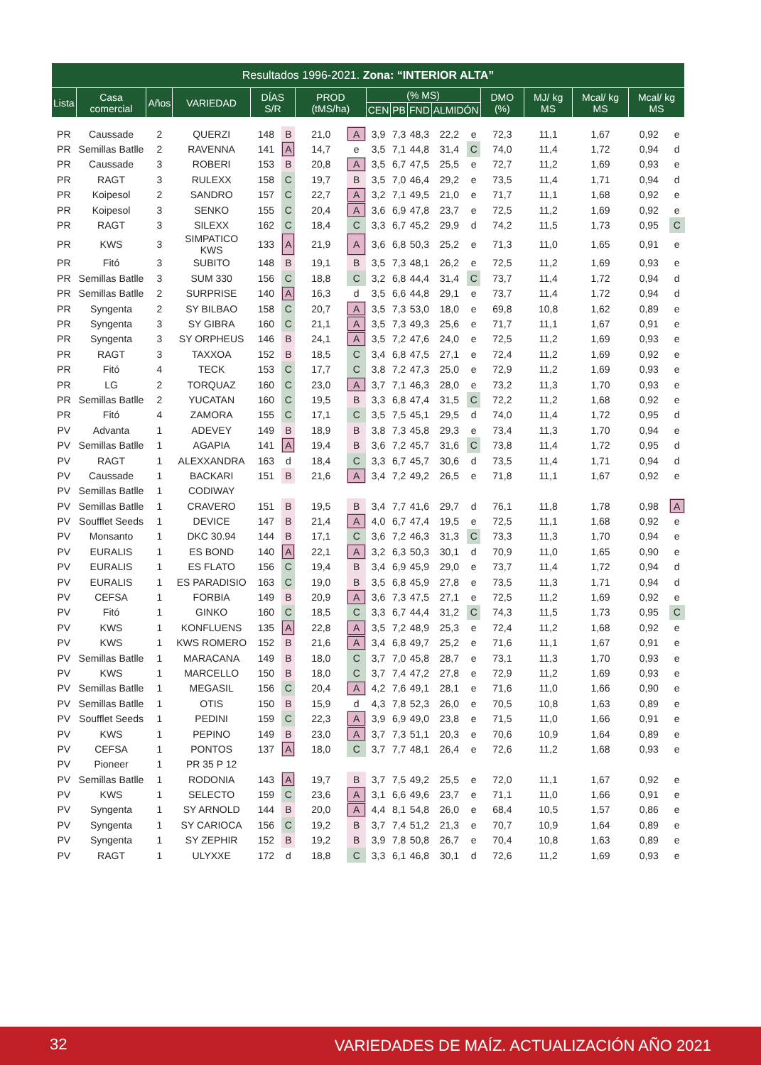| Resultados 1996-2021. Zona: “INTERIOR ALTA” | | | | | | | | | | | | | | | | | |
| --- | --- | --- | --- | --- | --- | --- | --- | --- | --- | --- | --- | --- | --- | --- | --- | --- | --- |
| Lista | Casa comercial | Años | VARIEDAD | DÍAS S/R | | PROD (tMS/ha) | | (% MS) | | | | | DMO (%) | MJ/ kg MS | Mcal/ kg MS | Mcal/ kg MS | |
| | | | | | | | | CEN | PB | FND | ALMIDÓN | | | | | | |
| PR | Caussade | 2 | QUERZI | 148 | B | 21,0 | A | 3,9 | 7,3 | 48,3 | 22,2 | e | 72,3 | 11,1 | 1,67 | 0,92 | e |
| PR | Semillas Batlle | 2 | RAVENNA | 141 | A | 14,7 | e | 3,5 | 7,1 | 44,8 | 31,4 | C | 74,0 | 11,4 | 1,72 | 0,94 | d |
| PR | Caussade | 3 | ROBERI | 153 | B | 20,8 | A | 3,5 | 6,7 | 47,5 | 25,5 | e | 72,7 | 11,2 | 1,69 | 0,93 | e |
| PR | RAGT | 3 | RULEXX | 158 | C | 19,7 | B | 3,5 | 7,0 | 46,4 | 29,2 | e | 73,5 | 11,4 | 1,71 | 0,94 | d |
| PR | Koipesol | 2 | SANDRO | 157 | C | 22,7 | A | 3,2 | 7,1 | 49,5 | 21,0 | e | 71,7 | 11,1 | 1,68 | 0,92 | e |
| PR | Koipesol | 3 | SENKO | 155 | C | 20,4 | A | 3,6 | 6,9 | 47,8 | 23,7 | e | 72,5 | 11,2 | 1,69 | 0,92 | e |
| PR | RAGT | 3 | SILEXX | 162 | C | 18,4 | C | 3,3 | 6,7 | 45,2 | 29,9 | d | 74,2 | 11,5 | 1,73 | 0,95 | C |
| PR | KWS | 3 | SIMPATICO KWS | 133 | A | 21,9 | A | 3,6 | 6,8 | 50,3 | 25,2 | e | 71,3 | 11,0 | 1,65 | 0,91 | e |
| PR | Fitó | 3 | SUBITO | 148 | B | 19,1 | B | 3,5 | 7,3 | 48,1 | 26,2 | e | 72,5 | 11,2 | 1,69 | 0,93 | e |
| PR | Semillas Batlle | 3 | SUM 330 | 156 | C | 18,8 | C | 3,2 | 6,8 | 44,4 | 31,4 | C | 73,7 | 11,4 | 1,72 | 0,94 | d |
| PR | Semillas Batlle | 2 | SURPRISE | 140 | A | 16,3 | d | 3,5 | 6,6 | 44,8 | 29,1 | e | 73,7 | 11,4 | 1,72 | 0,94 | d |
| PR | Syngenta | 2 | SY BILBAO | 158 | C | 20,7 | A | 3,5 | 7,3 | 53,0 | 18,0 | e | 69,8 | 10,8 | 1,62 | 0,89 | e |
| PR | Syngenta | 3 | SY GIBRA | 160 | C | 21,1 | A | 3,5 | 7,3 | 49,3 | 25,6 | e | 71,7 | 11,1 | 1,67 | 0,91 | e |
| PR | Syngenta | 3 | SY ORPHEUS | 146 | B | 24,1 | A | 3,5 | 7,2 | 47,6 | 24,0 | e | 72,5 | 11,2 | 1,69 | 0,93 | e |
| PR | RAGT | 3 | TAXXOA | 152 | B | 18,5 | C | 3,4 | 6,8 | 47,5 | 27,1 | e | 72,4 | 11,2 | 1,69 | 0,92 | e |
| PR | Fitó | 4 | TECK | 153 | C | 17,7 | C | 3,8 | 7,2 | 47,3 | 25,0 | e | 72,9 | 11,2 | 1,69 | 0,93 | e |
| PR | LG | 2 | TORQUAZ | 160 | C | 23,0 | A | 3,7 | 7,1 | 46,3 | 28,0 | e | 73,2 | 11,3 | 1,70 | 0,93 | e |
| PR | Semillas Batlle | 2 | YUCATAN | 160 | C | 19,5 | B | 3,3 | 6,8 | 47,4 | 31,5 | C | 72,2 | 11,2 | 1,68 | 0,92 | e |
| PR | Fitó | 4 | ZAMORA | 155 | C | 17,1 | C | 3,5 | 7,5 | 45,1 | 29,5 | d | 74,0 | 11,4 | 1,72 | 0,95 | d |
| PV | Advanta | 1 | ADEVEY | 149 | B | 18,9 | B | 3,8 | 7,3 | 45,8 | 29,3 | e | 73,4 | 11,3 | 1,70 | 0,94 | e |
| PV | Semillas Batlle | 1 | AGAPIA | 141 | A | 19,4 | B | 3,6 | 7,2 | 45,7 | 31,6 | C | 73,8 | 11,4 | 1,72 | 0,95 | d |
| PV | RAGT | 1 | ALEXXANDRA | 163 | d | 18,4 | C | 3,3 | 6,7 | 45,7 | 30,6 | d | 73,5 | 11,4 | 1,71 | 0,94 | d |
| PV | Caussade | 1 | BACKARI | 151 | B | 21,6 | A | 3,4 | 7,2 | 49,2 | 26,5 | e | 71,8 | 11,1 | 1,67 | 0,92 | e |
| PV | Semillas Batlle | 1 | CODIWAY | | | | | | | | | | | | | | |
| PV | Semillas Batlle | 1 | CRAVERO | 151 | B | 19,5 | B | 3,4 | 7,7 | 41,6 | 29,7 | d | 76,1 | 11,8 | 1,78 | 0,98 | A |
| PV | Soufflet Seeds | 1 | DEVICE | 147 | B | 21,4 | A | 4,0 | 6,7 | 47,4 | 19,5 | e | 72,5 | 11,1 | 1,68 | 0,92 | e |
| PV | Monsanto | 1 | DKC 30.94 | 144 | B | 17,1 | C | 3,6 | 7,2 | 46,3 | 31,3 | C | 73,3 | 11,3 | 1,70 | 0,94 | e |
| PV | EURALIS | 1 | ES BOND | 140 | A | 22,1 | A | 3,2 | 6,3 | 50,3 | 30,1 | d | 70,9 | 11,0 | 1,65 | 0,90 | e |
| PV | EURALIS | 1 | ES FLATO | 156 | C | 19,4 | B | 3,4 | 6,9 | 45,9 | 29,0 | e | 73,7 | 11,4 | 1,72 | 0,94 | d |
| PV | EURALIS | 1 | ES PARADISIO | 163 | C | 19,0 | B | 3,5 | 6,8 | 45,9 | 27,8 | e | 73,5 | 11,3 | 1,71 | 0,94 | d |
| PV | CEFSA | 1 | FORBIA | 149 | B | 20,9 | A | 3,6 | 7,3 | 47,5 | 27,1 | e | 72,5 | 11,2 | 1,69 | 0,92 | e |
| PV | Fitó | 1 | GINKO | 160 | C | 18,5 | C | 3,3 | 6,7 | 44,4 | 31,2 | C | 74,3 | 11,5 | 1,73 | 0,95 | C |
| PV | KWS | 1 | KONFLUENS | 135 | A | 22,8 | A | 3,5 | 7,2 | 48,9 | 25,3 | e | 72,4 | 11,2 | 1,68 | 0,92 | e |
| PV | KWS | 1 | KWS ROMERO | 152 | B | 21,6 | A | 3,4 | 6,8 | 49,7 | 25,2 | e | 71,6 | 11,1 | 1,67 | 0,91 | e |
| PV | Semillas Batlle | 1 | MARACANA | 149 | B | 18,0 | C | 3,7 | 7,0 | 45,8 | 28,7 | e | 73,1 | 11,3 | 1,70 | 0,93 | e |
| PV | KWS | 1 | MARCELLO | 150 | B | 18,0 | C | 3,7 | 7,4 | 47,2 | 27,8 | e | 72,9 | 11,2 | 1,69 | 0,93 | e |
| PV | Semillas Batlle | 1 | MEGASIL | 156 | C | 20,4 | A | 4,2 | 7,6 | 49,1 | 28,1 | e | 71,6 | 11,0 | 1,66 | 0,90 | e |
| PV | Semillas Batlle | 1 | OTIS | 150 | B | 15,9 | d | 4,3 | 7,8 | 52,3 | 26,0 | e | 70,5 | 10,8 | 1,63 | 0,89 | e |
| PV | Soufflet Seeds | 1 | PEDINI | 159 | C | 22,3 | A | 3,9 | 6,9 | 49,0 | 23,8 | e | 71,5 | 11,0 | 1,66 | 0,91 | e |
| PV | KWS | 1 | PEPINO | 149 | B | 23,0 | A | 3,7 | 7,3 | 51,1 | 20,3 | e | 70,6 | 10,9 | 1,64 | 0,89 | e |
| PV | CEFSA | 1 | PONTOS | 137 | A | 18,0 | C | 3,7 | 7,7 | 48,1 | 26,4 | e | 72,6 | 11,2 | 1,68 | 0,93 | e |
| PV | Pioneer | 1 | PR 35 P 12 | | | | | | | | | | | | | | |
| PV | Semillas Batlle | 1 | RODONIA | 143 | A | 19,7 | B | 3,7 | 7,5 | 49,2 | 25,5 | e | 72,0 | 11,1 | 1,67 | 0,92 | e |
| PV | KWS | 1 | SELECTO | 159 | C | 23,6 | A | 3,1 | 6,6 | 49,6 | 23,7 | e | 71,1 | 11,0 | 1,66 | 0,91 | e |
| PV | Syngenta | 1 | SY ARNOLD | 144 | B | 20,0 | A | 4,4 | 8,1 | 54,8 | 26,0 | e | 68,4 | 10,5 | 1,57 | 0,86 | e |
| PV | Syngenta | 1 | SY CARIOCA | 156 | C | 19,2 | B | 3,7 | 7,4 | 51,2 | 21,3 | e | 70,7 | 10,9 | 1,64 | 0,89 | e |
| PV | Syngenta | 1 | SY ZEPHIR | 152 | B | 19,2 | B | 3,9 | 7,8 | 50,8 | 26,7 | e | 70,4 | 10,8 | 1,63 | 0,89 | e |
| PV | RAGT | 1 | ULYXXE | 172 | d | 18,8 | C | 3,3 | 6,1 | 46,8 | 30,1 | d | 72,6 | 11,2 | 1,69 | 0,93 | e |
32 VARIEDADES DE MAÍZ. ACTUALIZACIÓN AÑO 2021